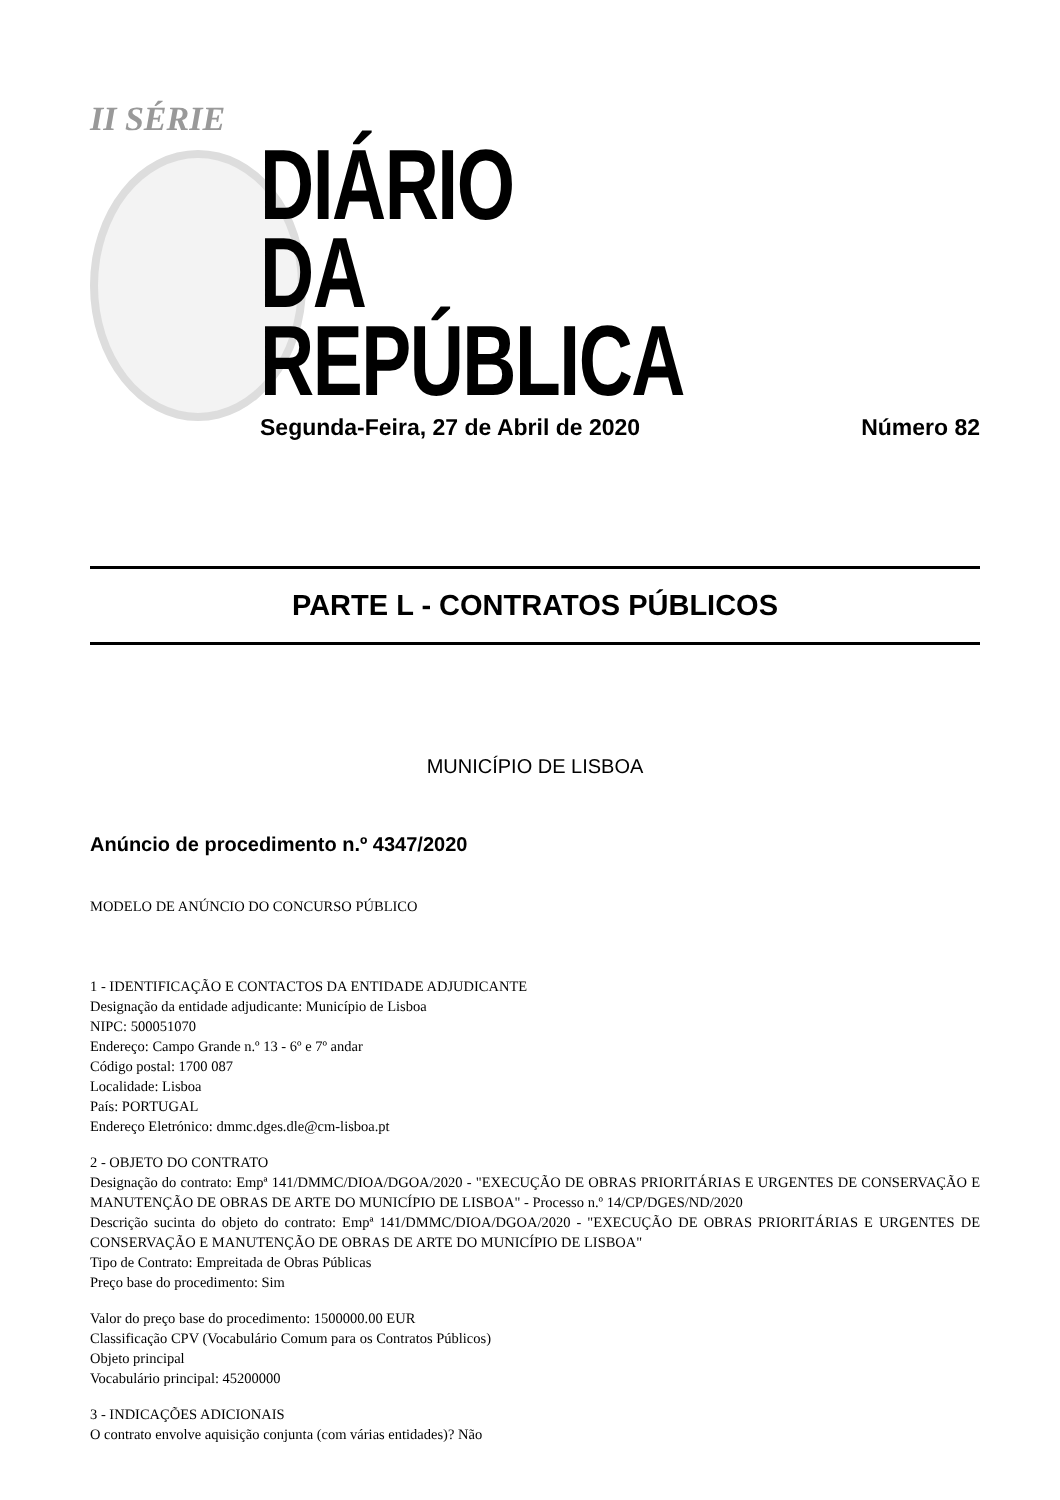II SÉRIE
DIÁRIO
DA REPÚBLICA
Segunda-Feira, 27 de Abril de 2020 Número 82
PARTE L - CONTRATOS PÚBLICOS
MUNICÍPIO DE LISBOA
Anúncio de procedimento n.º 4347/2020
MODELO DE ANÚNCIO DO CONCURSO PÚBLICO
1 - IDENTIFICAÇÃO E CONTACTOS DA ENTIDADE ADJUDICANTE
Designação da entidade adjudicante: Município de Lisboa
NIPC: 500051070
Endereço: Campo Grande n.º 13 - 6º e 7º andar
Código postal: 1700 087
Localidade: Lisboa
País: PORTUGAL
Endereço Eletrónico: dmmc.dges.dle@cm-lisboa.pt
2 - OBJETO DO CONTRATO
Designação do contrato: Empª 141/DMMC/DIOA/DGOA/2020 - "EXECUÇÃO DE OBRAS PRIORITÁRIAS E URGENTES DE CONSERVAÇÃO E MANUTENÇÃO DE OBRAS DE ARTE DO MUNICÍPIO DE LISBOA" - Processo n.º 14/CP/DGES/ND/2020
Descrição sucinta do objeto do contrato: Empª 141/DMMC/DIOA/DGOA/2020 - "EXECUÇÃO DE OBRAS PRIORITÁRIAS E URGENTES DE CONSERVAÇÃO E MANUTENÇÃO DE OBRAS DE ARTE DO MUNICÍPIO DE LISBOA"
Tipo de Contrato: Empreitada de Obras Públicas
Preço base do procedimento: Sim
Valor do preço base do procedimento: 1500000.00 EUR
Classificação CPV (Vocabulário Comum para os Contratos Públicos)
Objeto principal
Vocabulário principal: 45200000
3 - INDICAÇÕES ADICIONAIS
O contrato envolve aquisição conjunta (com várias entidades)? Não